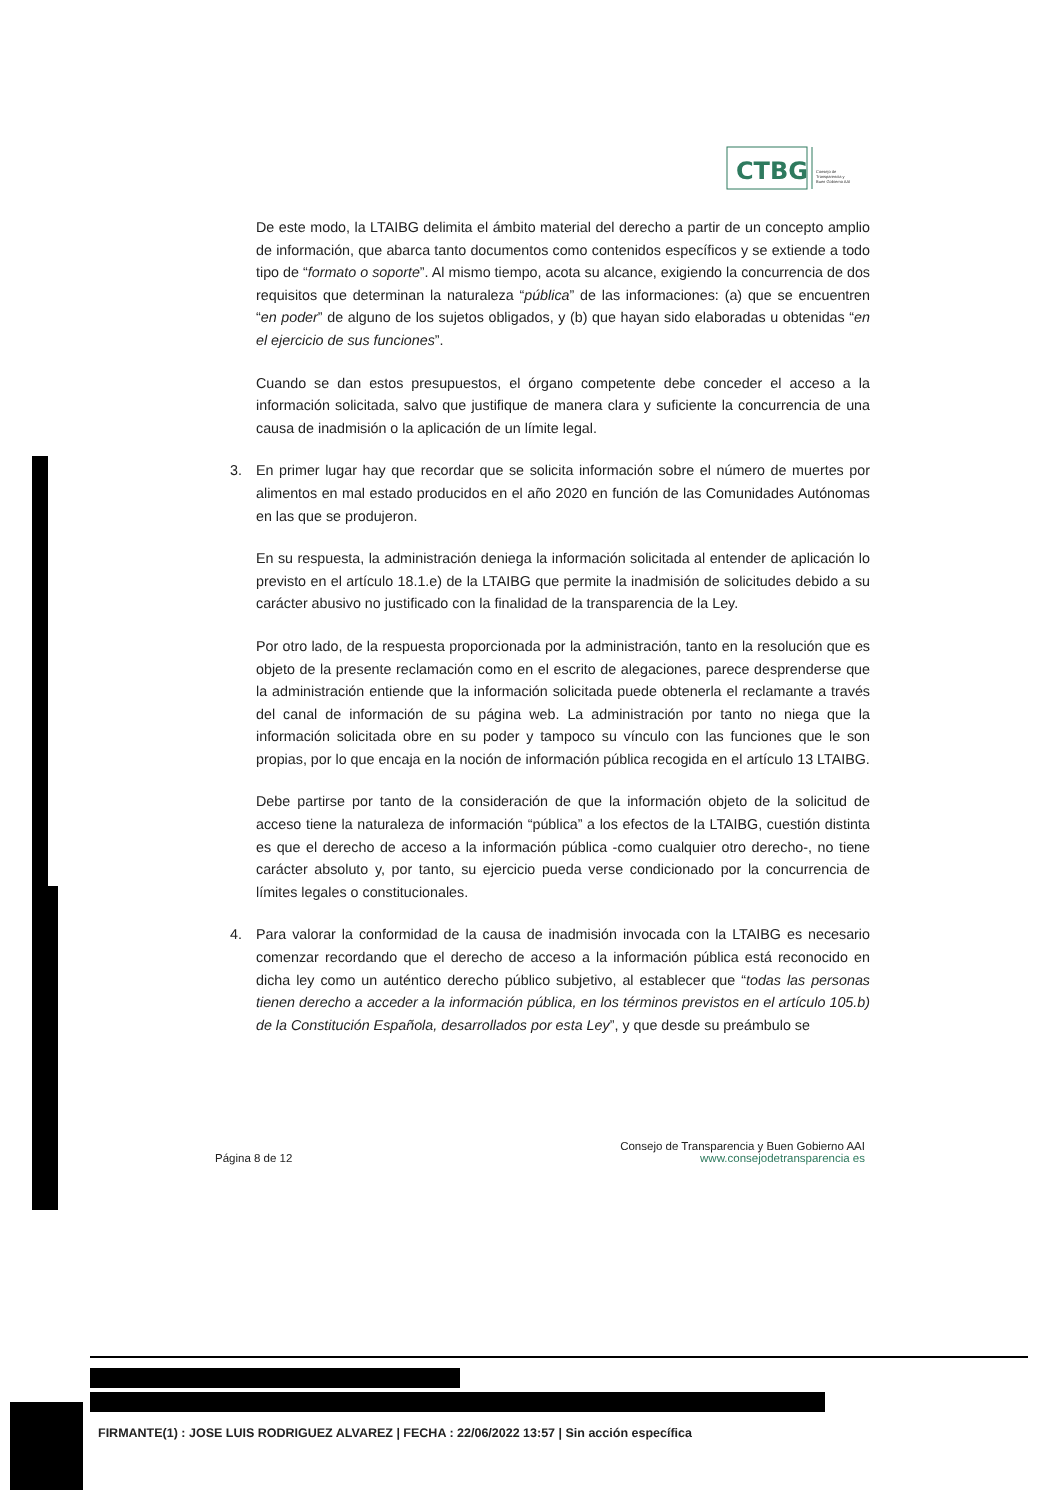CTBG
Consejo de
Transparencia y
Buen Gobierno AAI
De este modo, la LTAIBG delimita el ámbito material del derecho a partir de un concepto amplio de información, que abarca tanto documentos como contenidos específicos y se extiende a todo tipo de “formato o soporte”. Al mismo tiempo, acota su alcance, exigiendo la concurrencia de dos requisitos que determinan la naturaleza “pública” de las informaciones: (a) que se encuentren “en poder” de alguno de los sujetos obligados, y (b) que hayan sido elaboradas u obtenidas “en el ejercicio de sus funciones”.
Cuando se dan estos presupuestos, el órgano competente debe conceder el acceso a la información solicitada, salvo que justifique de manera clara y suficiente la concurrencia de una causa de inadmisión o la aplicación de un límite legal.
3. En primer lugar hay que recordar que se solicita información sobre el número de muertes por alimentos en mal estado producidos en el año 2020 en función de las Comunidades Autónomas en las que se produjeron.
En su respuesta, la administración deniega la información solicitada al entender de aplicación lo previsto en el artículo 18.1.e) de la LTAIBG que permite la inadmisión de solicitudes debido a su carácter abusivo no justificado con la finalidad de la transparencia de la Ley.
Por otro lado, de la respuesta proporcionada por la administración, tanto en la resolución que es objeto de la presente reclamación como en el escrito de alegaciones, parece desprenderse que la administración entiende que la información solicitada puede obtenerla el reclamante a través del canal de información de su página web. La administración por tanto no niega que la información solicitada obre en su poder y tampoco su vínculo con las funciones que le son propias, por lo que encaja en la noción de información pública recogida en el artículo 13 LTAIBG.
Debe partirse por tanto de la consideración de que la información objeto de la solicitud de acceso tiene la naturaleza de información “pública” a los efectos de la LTAIBG, cuestión distinta es que el derecho de acceso a la información pública -como cualquier otro derecho-, no tiene carácter absoluto y, por tanto, su ejercicio pueda verse condicionado por la concurrencia de límites legales o constitucionales.
4. Para valorar la conformidad de la causa de inadmisión invocada con la LTAIBG es necesario comenzar recordando que el derecho de acceso a la información pública está reconocido en dicha ley como un auténtico derecho público subjetivo, al establecer que “todas las personas tienen derecho a acceder a la información pública, en los términos previstos en el artículo 105.b) de la Constitución Española, desarrollados por esta Ley”, y que desde su preámbulo se
Página 8 de 12
Consejo de Transparencia y Buen Gobierno AAI
www.consejodetransparencia es
FIRMANTE(1) : JOSE LUIS RODRIGUEZ ALVAREZ | FECHA : 22/06/2022 13:57 | Sin acción específica